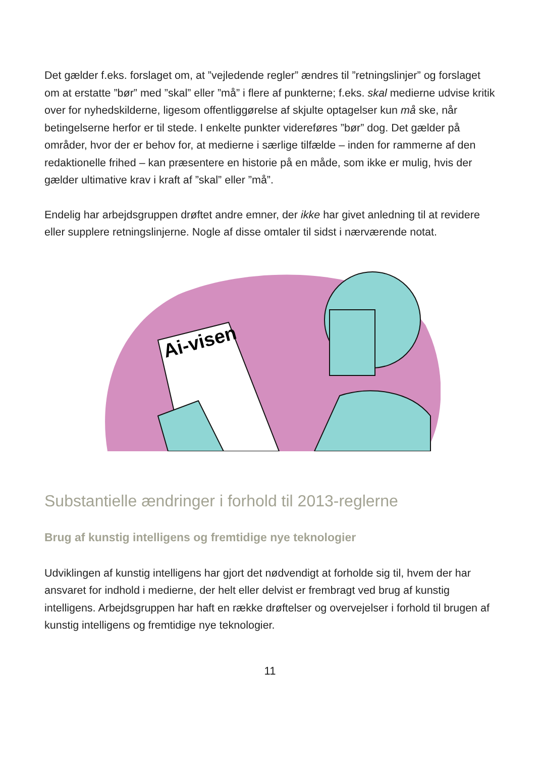Det gælder f.eks. forslaget om, at ”vejledende regler” ændres til ”retningslinjer” og forslaget om at erstatte ”bør” med ”skal” eller ”må” i flere af punkterne; f.eks. skal medierne udvise kritik over for nyhedskilderne, ligesom offentliggørelse af skjulte optagelser kun må ske, når betingelserne herfor er til stede. I enkelte punkter videreføres ”bør” dog. Det gælder på områder, hvor der er behov for, at medierne i særlige tilfælde – inden for rammerne af den redaktionelle frihed – kan præsentere en historie på en måde, som ikke er mulig, hvis der gælder ultimative krav i kraft af ”skal” eller ”må”.
Endelig har arbejdsgruppen drøftet andre emner, der ikke har givet anledning til at revidere eller supplere retningslinjerne. Nogle af disse omtaler til sidst i nærværende notat.
Ai-visen
Substantielle ændringer i forhold til 2013-reglerne
Brug af kunstig intelligens og fremtidige nye teknologier
Udviklingen af kunstig intelligens har gjort det nødvendigt at forholde sig til, hvem der har ansvaret for indhold i medierne, der helt eller delvist er frembragt ved brug af kunstig intelligens. Arbejdsgruppen har haft en række drøftelser og overvejelser i forhold til brugen af kunstig intelligens og fremtidige nye teknologier.
11